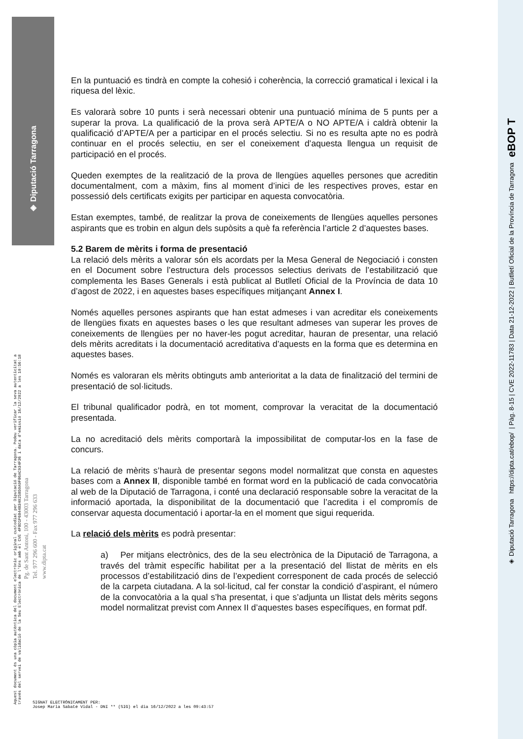◈ Diputació Tarragona
◈ Diputació Tarragona https://dipta.cat/ebop/ | Pàg. 8-15 | CVE 2022-11783 | Data 21-12-2022 | Butlletí Oficial de la Província de Tarragona eBOP T
Aquest document és una còpia autèntica del document electrònic original custodiat per Diputació de Tarragona. Podeu verificar la seva autenticitat a
través del servei de validació de la Seu Electrònica de l'Ens amb el CVE 4FBD1F6B44B34025B50A9F86AC934F36 i data d'emissió 16/12/2022 a les 10:56:18
Pg. de Sant Antoni, 100 - 43003 Tarragona
Tel. 977 296 600 - Fax 977 296 633
www.dipta.cat
En la puntuació es tindrà en compte la cohesió i coherència, la correcció gramatical i lexical i la riquesa del lèxic.
Es valorarà sobre 10 punts i serà necessari obtenir una puntuació mínima de 5 punts per a superar la prova. La qualificació de la prova serà APTE/A o NO APTE/A i caldrà obtenir la qualificació d’APTE/A per a participar en el procés selectiu. Si no es resulta apte no es podrà continuar en el procés selectiu, en ser el coneixement d’aquesta llengua un requisit de participació en el procés.
Queden exemptes de la realització de la prova de llengües aquelles persones que acreditin documentalment, com a màxim, fins al moment d’inici de les respectives proves, estar en possessió dels certificats exigits per participar en aquesta convocatòria.
Estan exemptes, també, de realitzar la prova de coneixements de llengües aquelles persones aspirants que es trobin en algun dels supòsits a què fa referència l’article 2 d’aquestes bases.
5.2 Barem de mèrits i forma de presentació
La relació dels mèrits a valorar són els acordats per la Mesa General de Negociació i consten en el Document sobre l’estructura dels processos selectius derivats de l’estabilització que complementa les Bases Generals i està publicat al Butlletí Oficial de la Província de data 10 d’agost de 2022, i en aquestes bases específiques mitjançant Annex I.
Només aquelles persones aspirants que han estat admeses i van acreditar els coneixements de llengües fixats en aquestes bases o les que resultant admeses van superar les proves de coneixements de llengües per no haver-les pogut acreditar, hauran de presentar, una relació dels mèrits acreditats i la documentació acreditativa d’aquests en la forma que es determina en aquestes bases.
Només es valoraran els mèrits obtinguts amb anterioritat a la data de finalització del termini de presentació de sol·licituds.
El tribunal qualificador podrà, en tot moment, comprovar la veracitat de la documentació presentada.
La no acreditació dels mèrits comportarà la impossibilitat de computar-los en la fase de concurs.
La relació de mèrits s’haurà de presentar segons model normalitzat que consta en aquestes bases com a Annex II, disponible també en format word en la publicació de cada convocatòria al web de la Diputació de Tarragona, i conté una declaració responsable sobre la veracitat de la informació aportada, la disponibilitat de la documentació que l’acredita i el compromís de conservar aquesta documentació i aportar-la en el moment que sigui requerida.
La relació dels mèrits es podrà presentar:
a) Per mitjans electrònics, des de la seu electrònica de la Diputació de Tarragona, a través del tràmit específic habilitat per a la presentació del llistat de mèrits en els processos d’estabilització dins de l’expedient corresponent de cada procés de selecció de la carpeta ciutadana. A la sol·licitud, cal fer constar la condició d’aspirant, el número de la convocatòria a la qual s’ha presentat, i que s’adjunta un llistat dels mèrits segons model normalitzat previst com Annex II d’aquestes bases específiques, en format pdf.
SIGNAT ELECTRÒNICAMENT PER:
Josep Maria Sabaté Vidal - DNI ** (SIG) el dia 16/12/2022 a les 09:43:57